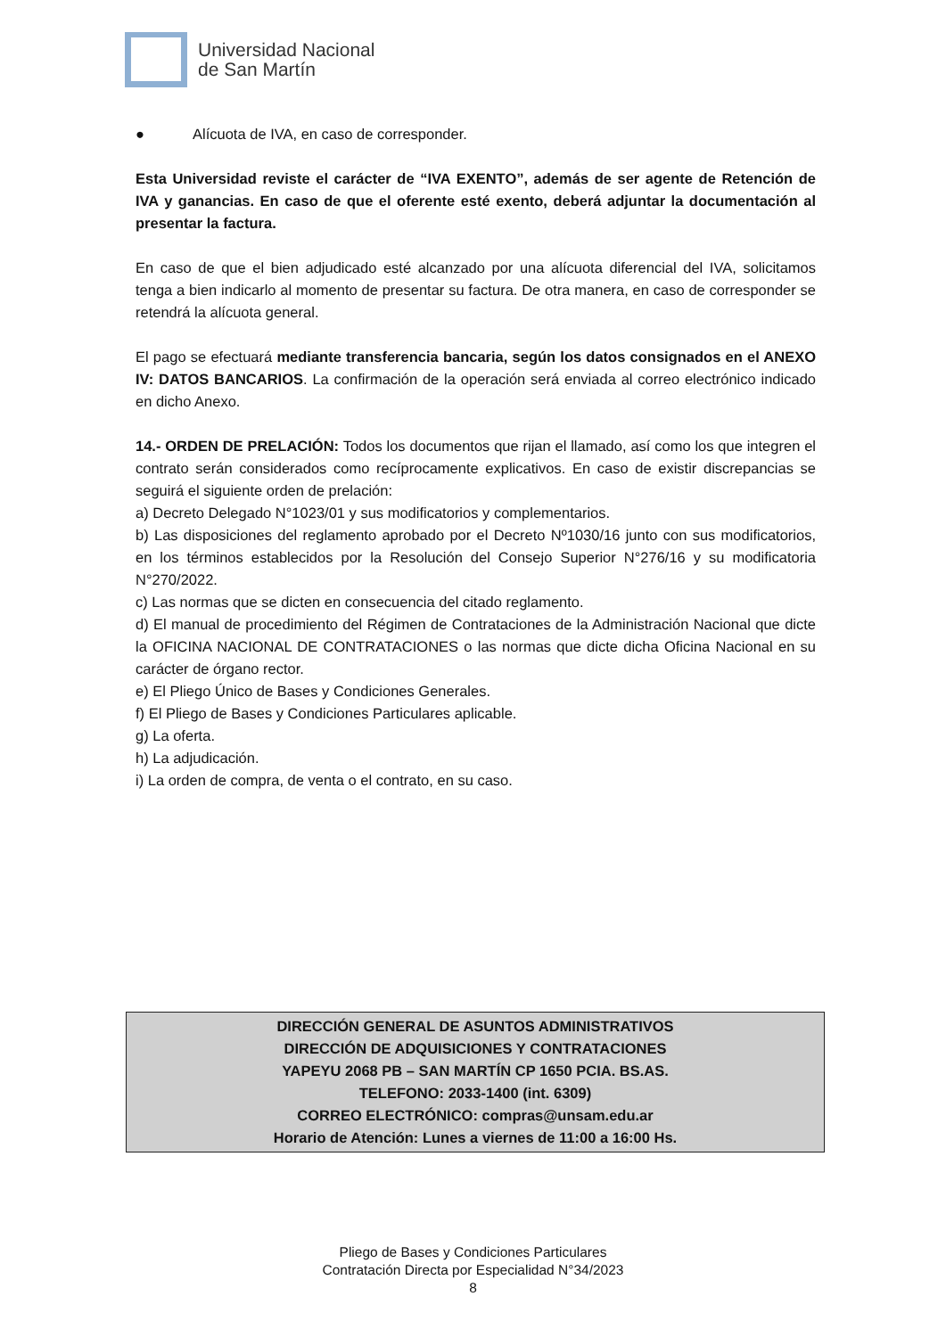Universidad Nacional
de San Martín
● Alícuota de IVA, en caso de corresponder.
Esta Universidad reviste el carácter de “IVA EXENTO”, además de ser agente de Retención de IVA y ganancias. En caso de que el oferente esté exento, deberá adjuntar la documentación al presentar la factura.
En caso de que el bien adjudicado esté alcanzado por una alícuota diferencial del IVA, solicitamos tenga a bien indicarlo al momento de presentar su factura. De otra manera, en caso de corresponder se retendrá la alícuota general.
El pago se efectuará mediante transferencia bancaria, según los datos consignados en el ANEXO IV: DATOS BANCARIOS. La confirmación de la operación será enviada al correo electrónico indicado en dicho Anexo.
14.- ORDEN DE PRELACIÓN: Todos los documentos que rijan el llamado, así como los que integren el contrato serán considerados como recíprocamente explicativos. En caso de existir discrepancias se seguirá el siguiente orden de prelación:
a) Decreto Delegado N°1023/01 y sus modificatorios y complementarios.
b) Las disposiciones del reglamento aprobado por el Decreto Nº1030/16 junto con sus modificatorios, en los términos establecidos por la Resolución del Consejo Superior N°276/16 y su modificatoria N°270/2022.
c) Las normas que se dicten en consecuencia del citado reglamento.
d) El manual de procedimiento del Régimen de Contrataciones de la Administración Nacional que dicte la OFICINA NACIONAL DE CONTRATACIONES o las normas que dicte dicha Oficina Nacional en su carácter de órgano rector.
e) El Pliego Único de Bases y Condiciones Generales.
f) El Pliego de Bases y Condiciones Particulares aplicable.
g) La oferta.
h) La adjudicación.
i) La orden de compra, de venta o el contrato, en su caso.
DIRECCIÓN GENERAL DE ASUNTOS ADMINISTRATIVOS
DIRECCIÓN DE ADQUISICIONES Y CONTRATACIONES
YAPEYU 2068 PB – SAN MARTÍN CP 1650 PCIA. BS.AS.
TELEFONO: 2033-1400 (int. 6309)
CORREO ELECTRÓNICO: compras@unsam.edu.ar
Horario de Atención: Lunes a viernes de 11:00 a 16:00 Hs.
Pliego de Bases y Condiciones Particulares
Contratación Directa por Especialidad N°34/2023
8